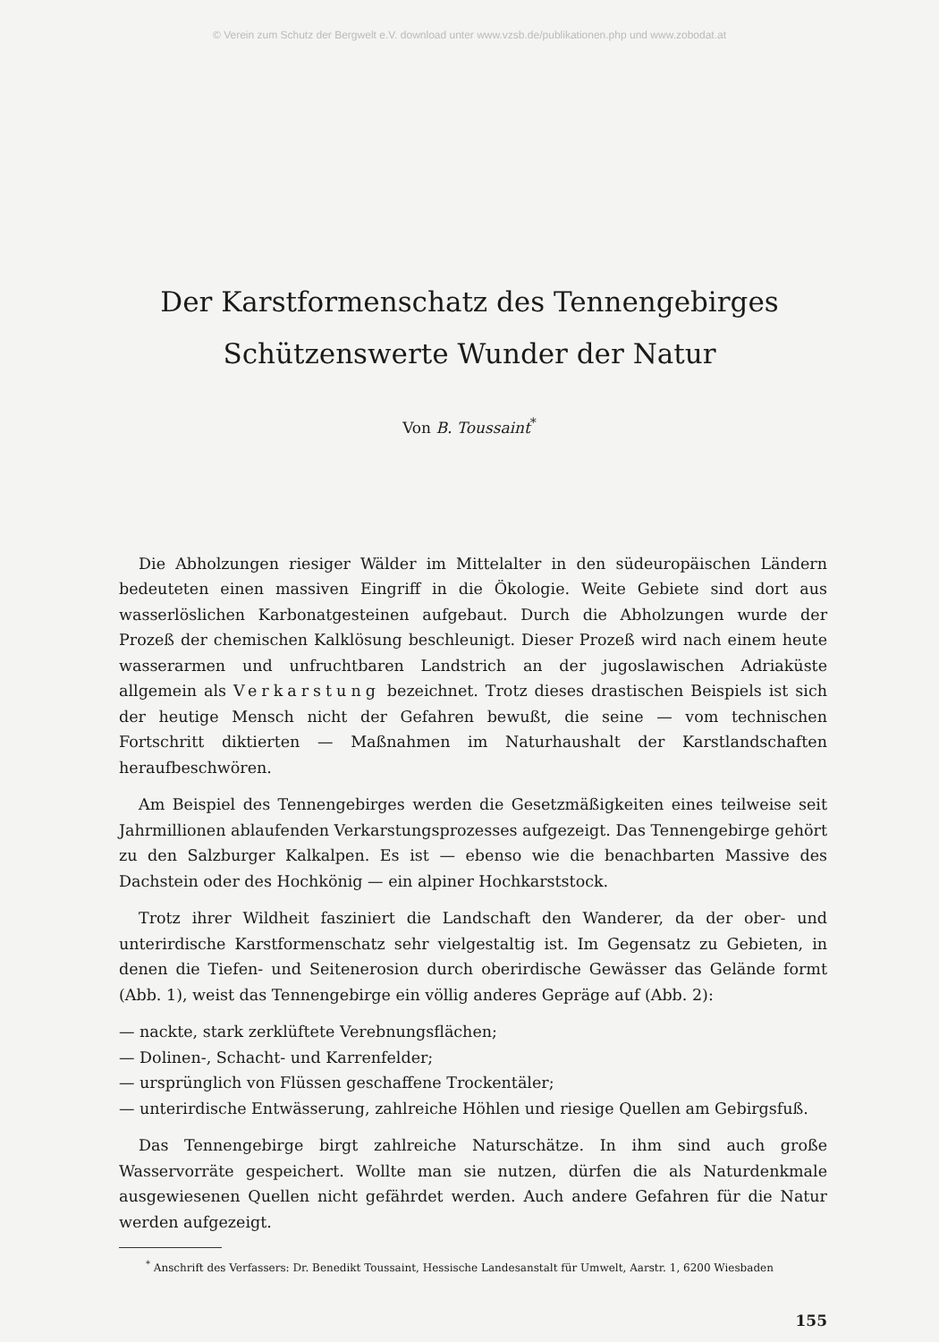© Verein zum Schutz der Bergwelt e.V. download unter www.vzsb.de/publikationen.php und www.zobodat.at
Der Karstformenschatz des Tennengebirges
Schützenswerte Wunder der Natur
Von B. Toussaint<sup>*</sup>
Die Abholzungen riesiger Wälder im Mittelalter in den südeuropäischen Ländern bedeuteten einen massiven Eingriff in die Ökologie. Weite Gebiete sind dort aus wasserlöslichen Karbonatgesteinen aufgebaut. Durch die Abholzungen wurde der Prozeß der chemischen Kalklösung beschleunigt. Dieser Prozeß wird nach einem heute wasserarmen und unfruchtbaren Landstrich an der jugoslawischen Adriaküste allgemein als Verkarstung bezeichnet. Trotz dieses drastischen Beispiels ist sich der heutige Mensch nicht der Gefahren bewußt, die seine — vom technischen Fortschritt diktierten — Maßnahmen im Naturhaushalt der Karstlandschaften heraufbeschwören.
Am Beispiel des Tennengebirges werden die Gesetzmäßigkeiten eines teilweise seit Jahrmillionen ablaufenden Verkarstungsprozesses aufgezeigt. Das Tennengebirge gehört zu den Salzburger Kalkalpen. Es ist — ebenso wie die benachbarten Massive des Dachstein oder des Hochkönig — ein alpiner Hochkarststock.
Trotz ihrer Wildheit fasziniert die Landschaft den Wanderer, da der ober- und unterirdische Karstformenschatz sehr vielgestaltig ist. Im Gegensatz zu Gebieten, in denen die Tiefen- und Seitenerosion durch oberirdische Gewässer das Gelände formt (Abb. 1), weist das Tennengebirge ein völlig anderes Gepräge auf (Abb. 2):
— nackte, stark zerklüftete Verebnungsflächen;
— Dolinen-, Schacht- und Karrenfelder;
— ursprünglich von Flüssen geschaffene Trockentäler;
— unterirdische Entwässerung, zahlreiche Höhlen und riesige Quellen am Gebirgsfuß.
Das Tennengebirge birgt zahlreiche Naturschätze. In ihm sind auch große Wasservorräte gespeichert. Wollte man sie nutzen, dürfen die als Naturdenkmale ausgewiesenen Quellen nicht gefährdet werden. Auch andere Gefahren für die Natur werden aufgezeigt.
<sup>*</sup> Anschrift des Verfassers: Dr. Benedikt Toussaint, Hessische Landesanstalt für Umwelt, Aarstr. 1, 6200 Wiesbaden
155